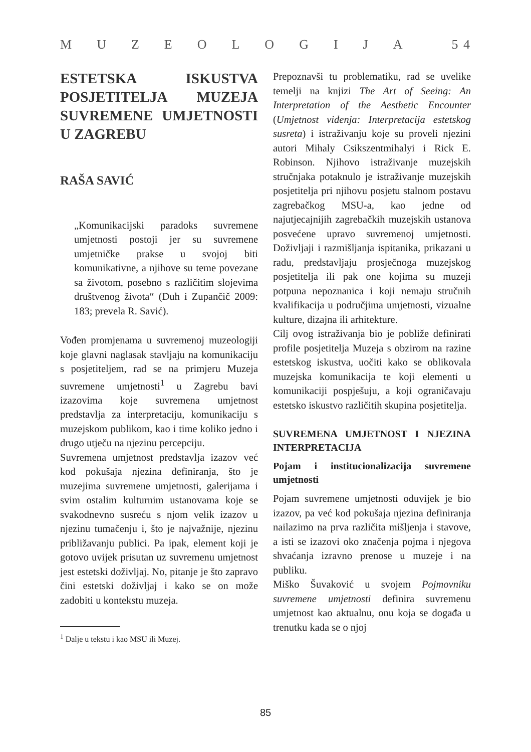MUZEOLOGIJA 5 4
ESTETSKA ISKUSTVA POSJETITELJA MUZEJA SUVREMENE UMJETNOSTI U ZAGREBU
RAŠA SAVIĆ
„Komunikacijski paradoks suvremene umjetnosti postoji jer su suvremene umjetničke prakse u svojoj biti komunikativne, a njihove su teme povezane sa životom, posebno s različitim slojevima društvenog života“ (Duh i Zupančič 2009: 183; prevela R. Savić).
Vođen promjenama u suvremenoj muzeologiji koje glavni naglasak stavljaju na komunikaciju s posjetiteljem, rad se na primjeru Muzeja suvremene umjetnosti<sup>1</sup> u Zagrebu bavi izazovima koje suvremena umjetnost predstavlja za interpretaciju, komunikaciju s muzejskom publikom, kao i time koliko jedno i drugo utječu na njezinu percepciju.
Suvremena umjetnost predstavlja izazov već kod pokušaja njezina definiranja, što je muzejima suvremene umjetnosti, galerijama i svim ostalim kulturnim ustanovama koje se svakodnevno susreću s njom velik izazov u njezinu tumačenju i, što je najvažnije, njezinu približavanju publici. Pa ipak, element koji je gotovo uvijek prisutan uz suvremenu umjetnost jest estetski doživljaj. No, pitanje je što zapravo čini estetski doživljaj i kako se on može zadobiti u kontekstu muzeja.
<sup>1</sup> Dalje u tekstu i kao MSU ili Muzej.
Prepoznavši tu problematiku, rad se uvelike temelji na knjizi The Art of Seeing: An Interpretation of the Aesthetic Encounter (Umjetnost viđenja: Interpretacija estetskog susreta) i istraživanju koje su proveli njezini autori Mihaly Csikszentmihalyi i Rick E. Robinson. Njihovo istraživanje muzejskih stručnjaka potaknulo je istraživanje muzejskih posjetitelja pri njihovu posjetu stalnom postavu zagrebačkog MSU-a, kao jedne od najutjecajnijih zagrebačkih muzejskih ustanova posvećene upravo suvremenoj umjetnosti. Doživljaji i razmišljanja ispitanika, prikazani u radu, predstavljaju prosječnoga muzejskog posjetitelja ili pak one kojima su muzeji potpuna nepoznanica i koji nemaju stručnih kvalifikacija u područjima umjetnosti, vizualne kulture, dizajna ili arhitekture.
Cilj ovog istraživanja bio je pobliže definirati profile posjetitelja Muzeja s obzirom na razine estetskog iskustva, uočiti kako se oblikovala muzejska komunikacija te koji elementi u komunikaciji pospješuju, a koji ograničavaju estetsko iskustvo različitih skupina posjetitelja.
SUVREMENA UMJETNOST I NJEZINA INTERPRETACIJA
Pojam i institucionalizacija suvremene umjetnosti
Pojam suvremene umjetnosti oduvijek je bio izazov, pa već kod pokušaja njezina definiranja nailazimo na prva različita mišljenja i stavove, a isti se izazovi oko značenja pojma i njegova shvaćanja izravno prenose u muzeje i na publiku.
Miško Šuvaković u svojem Pojmovniku suvremene umjetnosti definira suvremenu umjetnost kao aktualnu, onu koja se događa u trenutku kada se o njoj
85